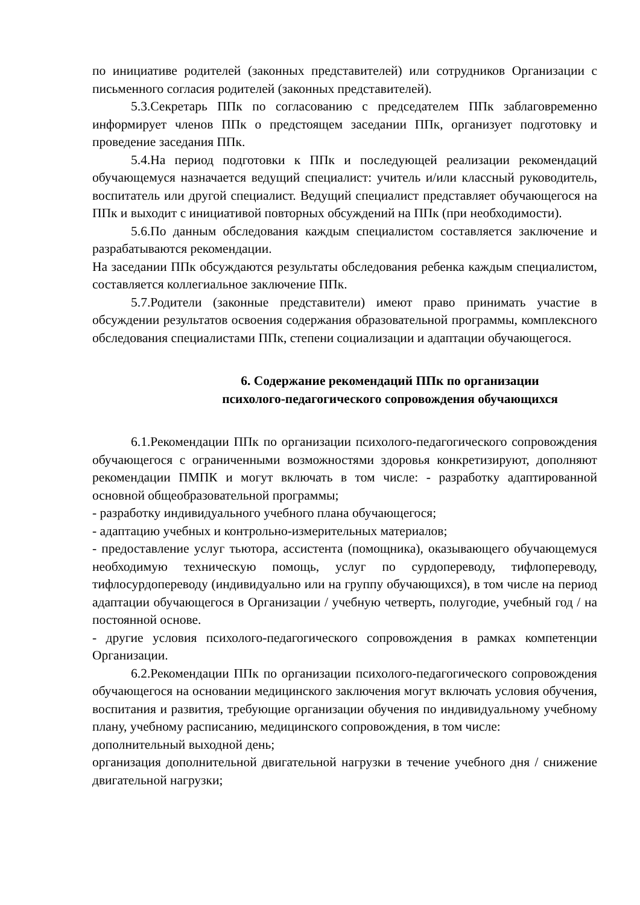по инициативе родителей (законных представителей) или сотрудников Организации с письменного согласия родителей (законных представителей).
5.3.Секретарь ППк по согласованию с председателем ППк заблаговременно информирует членов ППк о предстоящем заседании ППк, организует подготовку и проведение заседания ППк.
5.4.На период подготовки к ППк и последующей реализации рекомендаций обучающемуся назначается ведущий специалист: учитель и/или классный руководитель, воспитатель или другой специалист. Ведущий специалист представляет обучающегося на ППк и выходит с инициативой повторных обсуждений на ППк (при необходимости).
5.6.По данным обследования каждым специалистом составляется заключение и разрабатываются рекомендации.
На заседании ППк обсуждаются результаты обследования ребенка каждым специалистом, составляется коллегиальное заключение ППк.
5.7.Родители (законные представители) имеют право принимать участие в обсуждении результатов освоения содержания образовательной программы, комплексного обследования специалистами ППк, степени социализации и адаптации обучающегося.
6. Содержание рекомендаций ППк по организации
психолого-педагогического сопровождения обучающихся
6.1.Рекомендации ППк по организации психолого-педагогического сопровождения обучающегося с ограниченными возможностями здоровья конкретизируют, дополняют рекомендации ПМПК и могут включать в том числе: - разработку адаптированной основной общеобразовательной программы;
- разработку индивидуального учебного плана обучающегося;
- адаптацию учебных и контрольно-измерительных материалов;
- предоставление услуг тьютора, ассистента (помощника), оказывающего обучающемуся необходимую техническую помощь, услуг по сурдопереводу, тифлопереводу, тифлосурдопереводу (индивидуально или на группу обучающихся), в том числе на период адаптации обучающегося в Организации / учебную четверть, полугодие, учебный год / на постоянной основе.
- другие условия психолого-педагогического сопровождения в рамках компетенции Организации.
6.2.Рекомендации ППк по организации психолого-педагогического сопровождения обучающегося на основании медицинского заключения могут включать условия обучения, воспитания и развития, требующие организации обучения по индивидуальному учебному плану, учебному расписанию, медицинского сопровождения, в том числе:
дополнительный выходной день;
организация дополнительной двигательной нагрузки в течение учебного дня / снижение двигательной нагрузки;